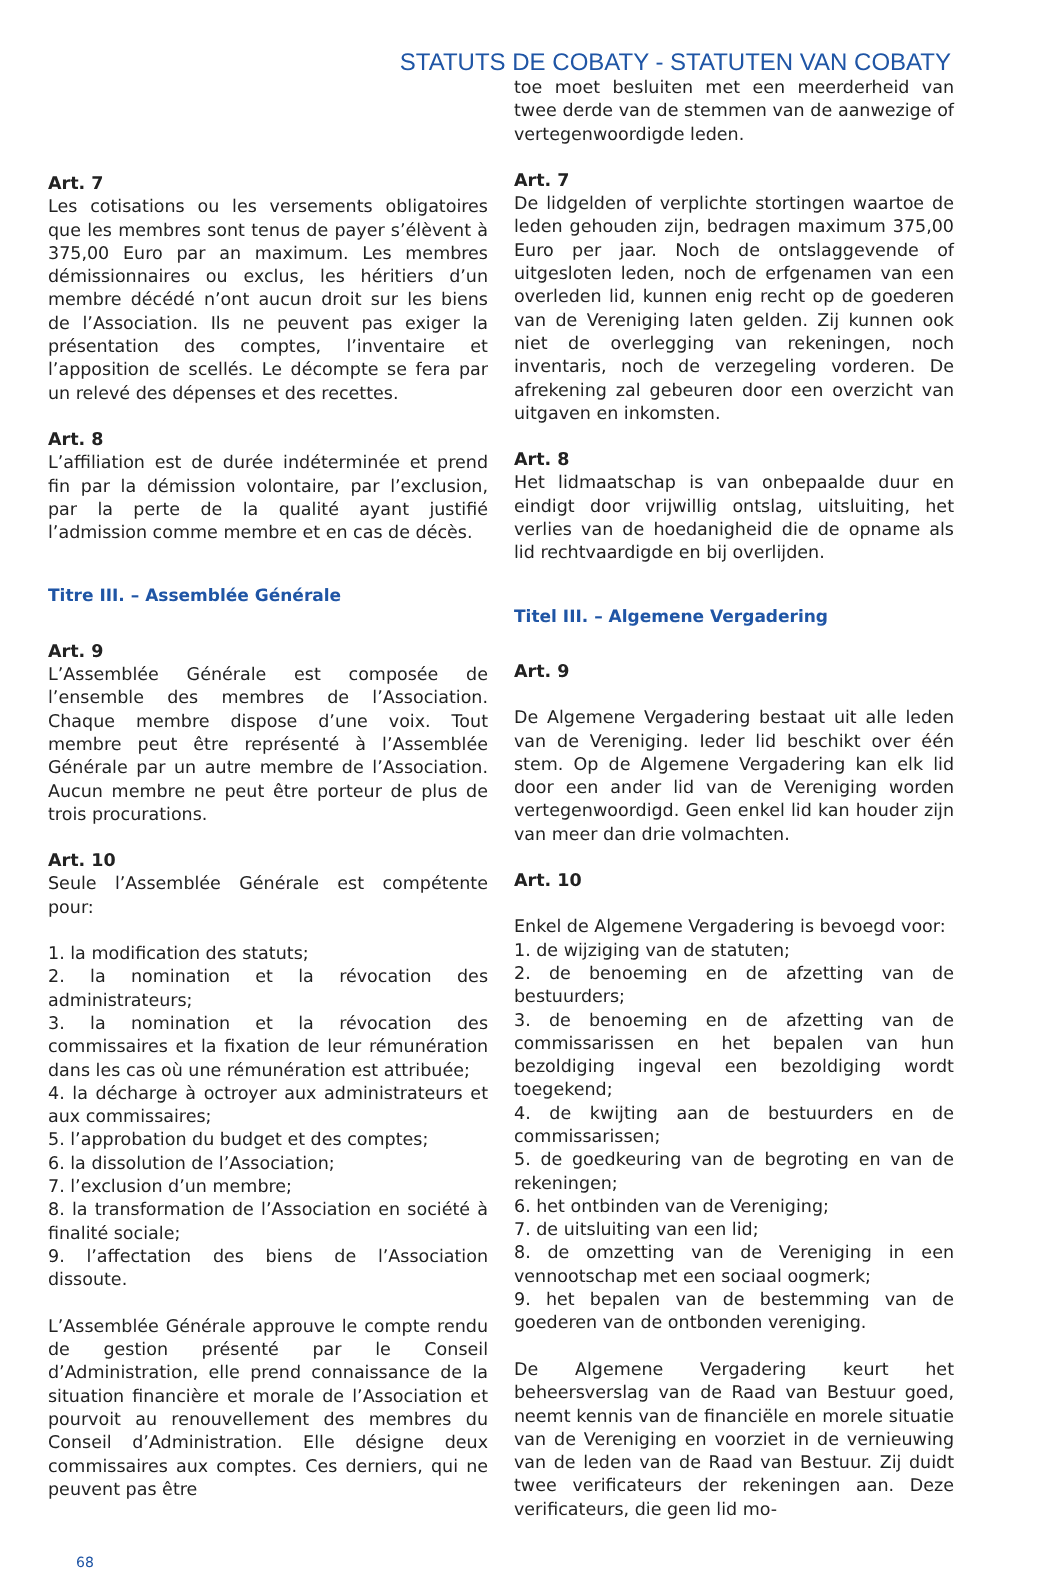STATUTS DE COBATY - STATUTEN VAN COBATY
Art. 7
Les cotisations ou les versements obligatoires que les membres sont tenus de payer s’élèvent à 375,00 Euro par an maximum. Les membres démissionnaires ou exclus, les héritiers d’un membre décédé n’ont aucun droit sur les biens de l’Association. Ils ne peuvent pas exiger la présentation des comptes, l’inventaire et l’apposition de scellés. Le décompte se fera par un relevé des dépenses et des recettes.
Art. 8
L’affiliation est de durée indéterminée et prend fin par la démission volontaire, par l’exclusion, par la perte de la qualité ayant justifié l’admission comme membre et en cas de décès.
Titre III. – Assemblée Générale
Art. 9
L’Assemblée Générale est composée de l’ensemble des membres de l’Association. Chaque membre dispose d’une voix. Tout membre peut être représenté à l’Assemblée Générale par un autre membre de l’Association. Aucun membre ne peut être porteur de plus de trois procurations.
Art. 10
Seule l’Assemblée Générale est compétente pour:
1. la modification des statuts;
2. la nomination et la révocation des administrateurs;
3. la nomination et la révocation des commissaires et la fixation de leur rémunération dans les cas où une rémunération est attribuée;
4. la décharge à octroyer aux administrateurs et aux commissaires;
5. l’approbation du budget et des comptes;
6. la dissolution de l’Association;
7. l’exclusion d’un membre;
8. la transformation de l’Association en société à finalité sociale;
9. l’affectation des biens de l’Association dissoute.
L’Assemblée Générale approuve le compte rendu de gestion présenté par le Conseil d’Administration, elle prend connaissance de la situation financière et morale de l’Association et pourvoit au renouvellement des membres du Conseil d’Administration. Elle désigne deux commissaires aux comptes. Ces derniers, qui ne peuvent pas être
toe moet besluiten met een meerderheid van twee derde van de stemmen van de aanwezige of vertegenwoordigde leden.
Art. 7
De lidgelden of verplichte stortingen waartoe de leden gehouden zijn, bedragen maximum 375,00 Euro per jaar. Noch de ontslaggevende of uitgesloten leden, noch de erfgenamen van een overleden lid, kunnen enig recht op de goederen van de Vereniging laten gelden. Zij kunnen ook niet de overlegging van rekeningen, noch inventaris, noch de verzegeling vorderen. De afrekening zal gebeuren door een overzicht van uitgaven en inkomsten.
Art. 8
Het lidmaatschap is van onbepaalde duur en eindigt door vrijwillig ontslag, uitsluiting, het verlies van de hoedanigheid die de opname als lid rechtvaardigde en bij overlijden.
Titel III. – Algemene Vergadering
Art. 9
De Algemene Vergadering bestaat uit alle leden van de Vereniging. Ieder lid beschikt over één stem. Op de Algemene Vergadering kan elk lid door een ander lid van de Vereniging worden vertegenwoordigd. Geen enkel lid kan houder zijn van meer dan drie volmachten.
Art. 10
Enkel de Algemene Vergadering is bevoegd voor:
1. de wijziging van de statuten;
2. de benoeming en de afzetting van de bestuurders;
3. de benoeming en de afzetting van de commissarissen en het bepalen van hun bezoldiging ingeval een bezoldiging wordt toegekend;
4. de kwijting aan de bestuurders en de commissarissen;
5. de goedkeuring van de begroting en van de rekeningen;
6. het ontbinden van de Vereniging;
7. de uitsluiting van een lid;
8. de omzetting van de Vereniging in een vennootschap met een sociaal oogmerk;
9. het bepalen van de bestemming van de goederen van de ontbonden vereniging.
De Algemene Vergadering keurt het beheersverslag van de Raad van Bestuur goed, neemt kennis van de financiële en morele situatie van de Vereniging en voorziet in de vernieuwing van de leden van de Raad van Bestuur. Zij duidt twee verificateurs der rekeningen aan. Deze verificateurs, die geen lid mo-
68